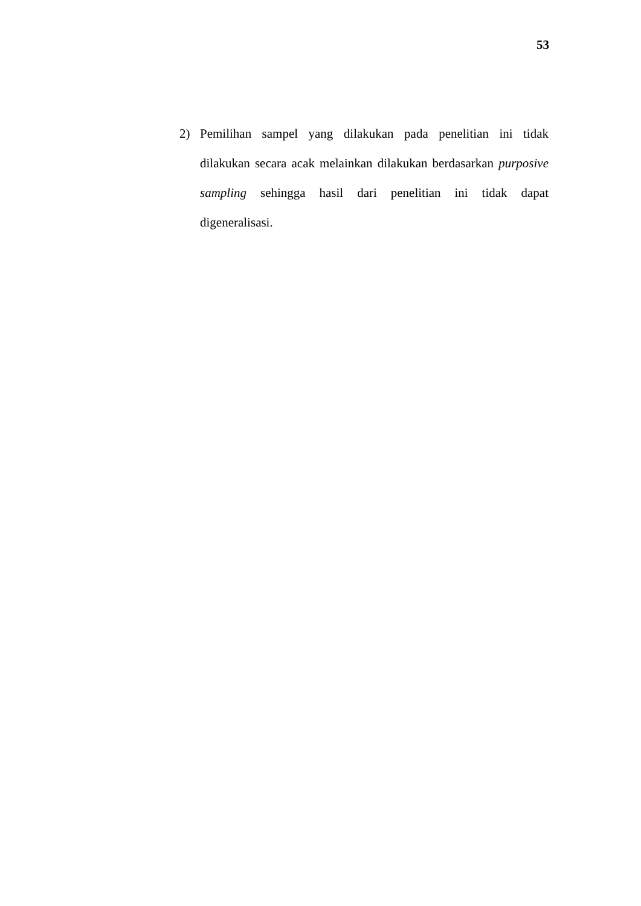53
2) Pemilihan sampel yang dilakukan pada penelitian ini tidak dilakukan secara acak melainkan dilakukan berdasarkan purposive sampling sehingga hasil dari penelitian ini tidak dapat digeneralisasi.